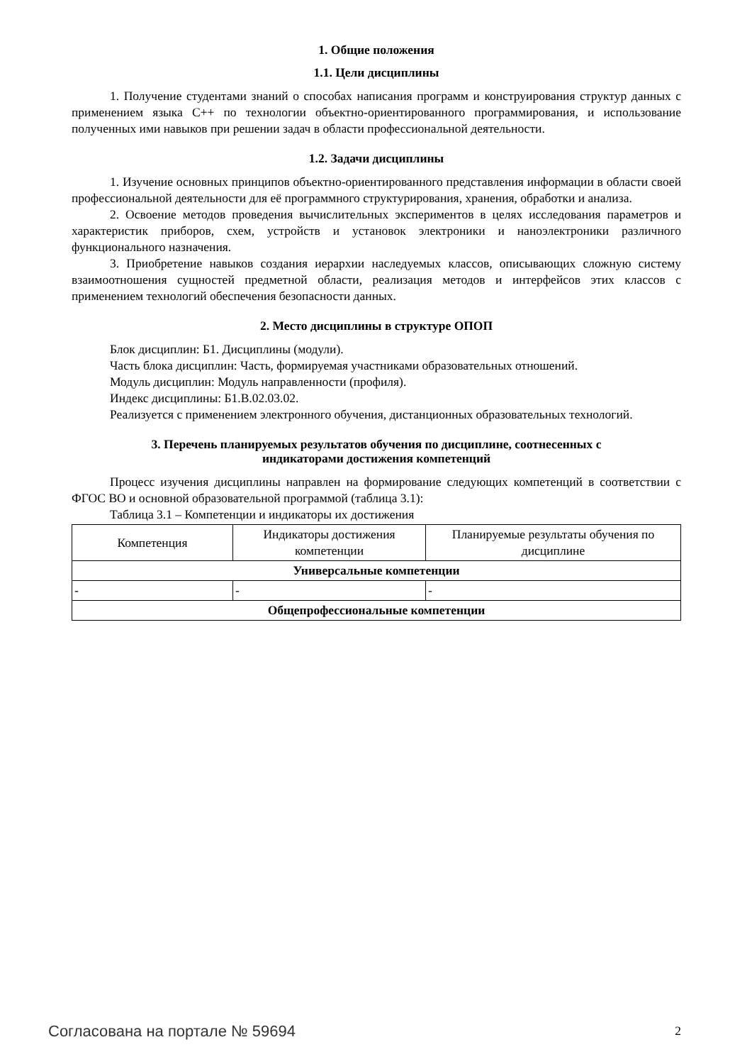1. Общие положения
1.1. Цели дисциплины
1. Получение студентами знаний о способах написания программ и конструирования структур данных с применением языка С++ по технологии объектно-ориентированного программирования, и использование полученных ими навыков при решении задач в области профессиональной деятельности.
1.2. Задачи дисциплины
1. Изучение основных принципов объектно-ориентированного представления информации в области своей профессиональной деятельности для её программного структурирования, хранения, обработки и анализа.
2. Освоение методов проведения вычислительных экспериментов в целях исследования параметров и характеристик приборов, схем, устройств и установок электроники и наноэлектроники различного функционального назначения.
3. Приобретение навыков создания иерархии наследуемых классов, описывающих сложную систему взаимоотношения сущностей предметной области, реализация методов и интерфейсов этих классов с применением технологий обеспечения безопасности данных.
2. Место дисциплины в структуре ОПОП
Блок дисциплин: Б1. Дисциплины (модули).
Часть блока дисциплин: Часть, формируемая участниками образовательных отношений.
Модуль дисциплин: Модуль направленности (профиля).
Индекс дисциплины: Б1.В.02.03.02.
Реализуется с применением электронного обучения, дистанционных образовательных технологий.
3. Перечень планируемых результатов обучения по дисциплине, соотнесенных с
индикаторами достижения компетенций
Процесс изучения дисциплины направлен на формирование следующих компетенций в соответствии с ФГОС ВО и основной образовательной программой (таблица 3.1):
Таблица 3.1 – Компетенции и индикаторы их достижения
| Компетенция | Индикаторы достижения компетенции | Планируемые результаты обучения по дисциплине |
| --- | --- | --- |
| Универсальные компетенции | | |
| - | - | - |
| Общепрофессиональные компетенции | | |
Согласована на портале № 59694 2